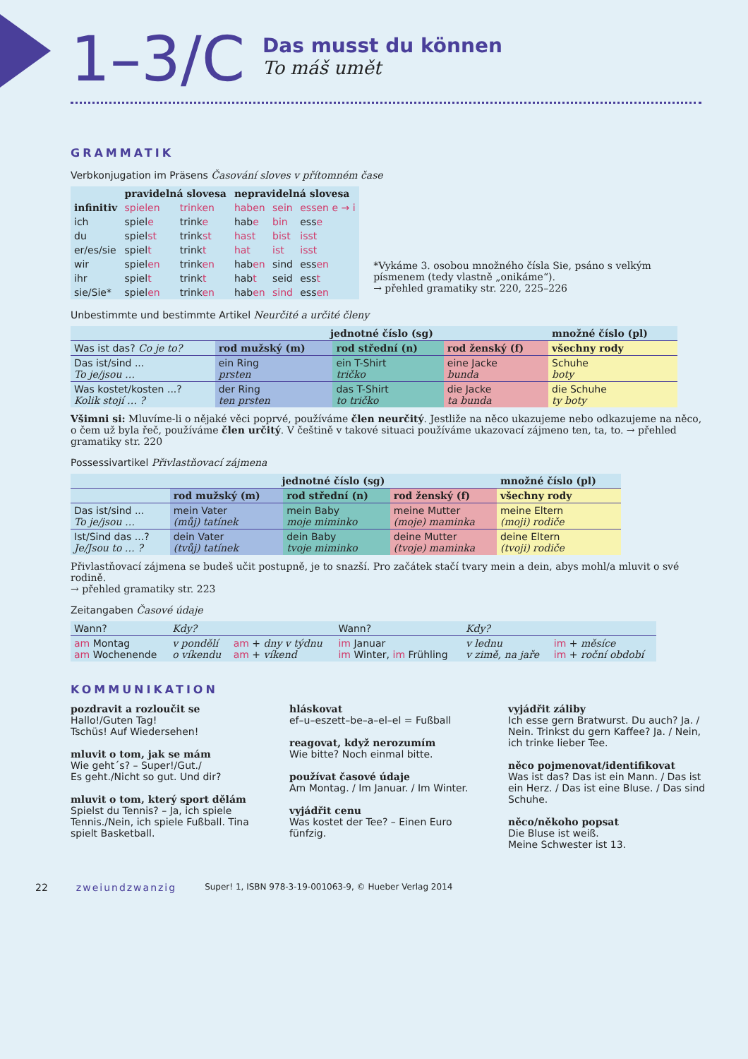1–3/C
Das musst du können
To máš umět
GRAMMATIK
Verbkonjugation im Präsens Časování sloves v přítomném čase
| | pravidelná slovesa | | nepravidelná slovesa | | |
| --- | --- | --- | --- | --- | --- |
| infinitiv | spielen | trinken | haben | sein | essen e → i |
| ich | spiel e | trink e | hab e | bin | ess e |
| du | spiel st | trink st | hast | bist | isst |
| er/es/sie | spiel t | trink t | hat | ist | isst |
| wir | spiel en | trink en | hab en | sind | ess en |
| ihr | spiel t | trink t | hab t | seid | ess t |
| sie/Sie* | spiel en | trink en | hab en | sind | ess en |
*Vykáme 3. osobou množného čísla Sie, psáno s velkým písmenem (tedy vlastně „onikáme“).
→ přehled gramatiky str. 220, 225–226
Unbestimmte und bestimmte Artikel Neurčité a určité členy
| | jednotné číslo (sg) | | | množné číslo (pl) |
| --- | --- | --- | --- | --- |
| Was ist das? Co je to? | rod mužský (m) | rod střední (n) | rod ženský (f) | všechny rody |
| Das ist/sind ... To je/jsou … | ein Ring prsten | ein T-Shirt tričko | eine Jacke bunda | Schuhe boty |
| Was kostet/kosten ...? Kolik stojí … ? | der Ring ten prsten | das T-Shirt to tričko | die Jacke ta bunda | die Schuhe ty boty |
Všimni si: Mluvíme-li o nějaké věci poprvé, používáme člen neurčitý. Jestliže na něco ukazujeme nebo odkazujeme na něco, o čem už byla řeč, používáme člen určitý. V češtině v takové situaci používáme ukazovací zájmeno ten, ta, to. → přehled gramatiky str. 220
Possessivartikel Přivlastňovací zájmena
| | jednotné číslo (sg) | | | množné číslo (pl) |
| --- | --- | --- | --- | --- |
| | rod mužský (m) | rod střední (n) | rod ženský (f) | všechny rody |
| Das ist/sind ... To je/jsou … | mein Vater (můj) tatínek | mein Baby moje miminko | meine Mutter (moje) maminka | meine Eltern (moji) rodiče |
| Ist/Sind das ...? Je/Jsou to … ? | dein Vater (tvůj) tatínek | dein Baby tvoje miminko | deine Mutter (tvoje) maminka | deine Eltern (tvoji) rodiče |
Přivlastňovací zájmena se budeš učit postupně, je to snazší. Pro začátek stačí tvary mein a dein, abys mohl/a mluvit o své rodině.
→ přehled gramatiky str. 223
Zeitangaben Časové údaje
| Wann? | Kdy? | | Wann? | Kdy? | |
| am Montag am Wochenende | v pondělí o víkendu | am + dny v týdnu am + víkend | im Januar im Winter, im Frühling | v lednu v zimě, na jaře | im + měsíce im + roční období |
KOMMUNIKATION
pozdravit a rozloučit se
Hallo!/Guten Tag!
Tschüs! Auf Wiedersehen!
mluvit o tom, jak se mám
Wie geht´s? – Super!/Gut./
Es geht./Nicht so gut. Und dir?
mluvit o tom, který sport dělám
Spielst du Tennis? – Ja, ich spiele Tennis./Nein, ich spiele Fußball. Tina spielt Basketball.
hláskovat
ef–u–eszett–be–a–el–el = Fußball
reagovat, když nerozumím
Wie bitte? Noch einmal bitte.
používat časové údaje
Am Montag. / Im Januar. / Im Winter.
vyjádřit cenu
Was kostet der Tee? – Einen Euro fünfzig.
vyjádřit záliby
Ich esse gern Bratwurst. Du auch? Ja. / Nein. Trinkst du gern Kaffee? Ja. / Nein, ich trinke lieber Tee.
něco pojmenovat/identifikovat
Was ist das? Das ist ein Mann. / Das ist ein Herz. / Das ist eine Bluse. / Das sind Schuhe.
něco/někoho popsat
Die Bluse ist weiß.
Meine Schwester ist 13.
22 zweiundzwanzig Super! 1, ISBN 978-3-19-001063-9, © Hueber Verlag 2014